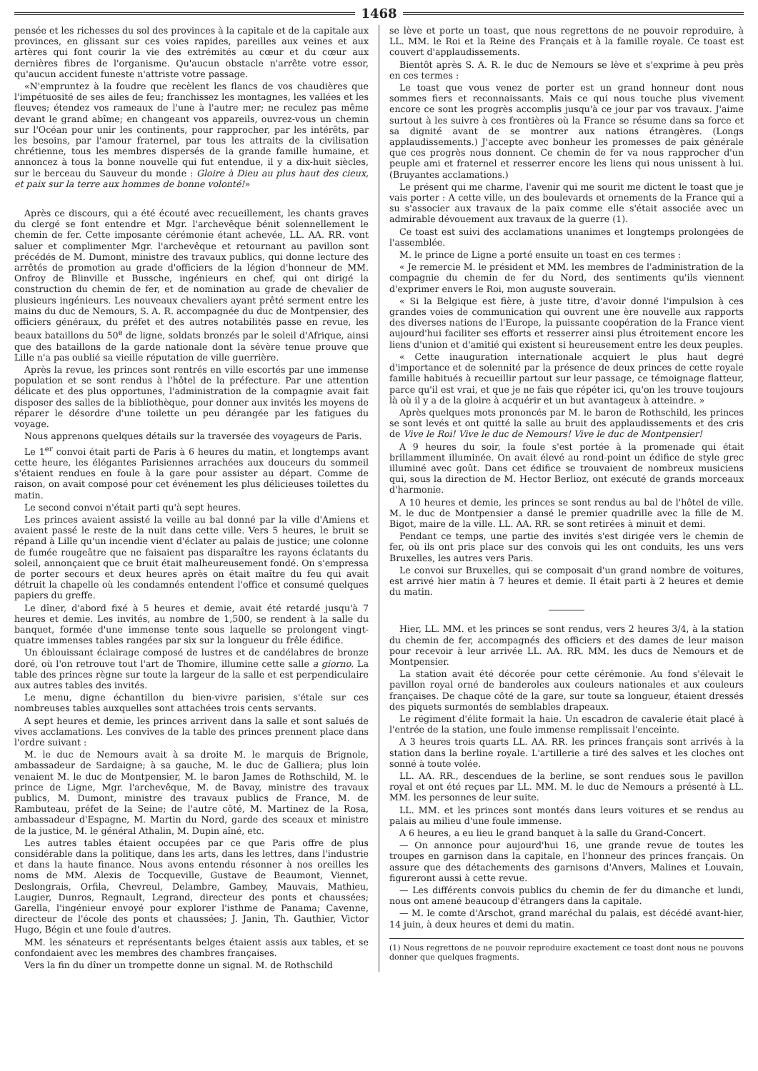1468
pensée et les richesses du sol des provinces à la capitale et de la capitale aux provinces, en glissant sur ces voies rapides, pareilles aux veines et aux artères qui font courir la vie des extrémités au cœur et du cœur aux dernières fibres de l'organisme. Qu'aucun obstacle n'arrête votre essor, qu'aucun accident funeste n'attriste votre passage.
«N'empruntez à la foudre que recèlent les flancs de vos chaudières que l'impétuosité de ses ailes de feu; franchissez les montagnes, les vallées et les fleuves; étendez vos rameaux de l'une à l'autre mer; ne reculez pas même devant le grand abîme; en changeant vos appareils, ouvrez-vous un chemin sur l'Océan pour unir les continents, pour rapprocher, par les intérêts, par les besoins, par l'amour fraternel, par tous les attraits de la civilisation chrétienne, tous les membres dispersés de la grande famille humaine, et annoncez à tous la bonne nouvelle qui fut entendue, il y a dix-huit siècles, sur le berceau du Sauveur du monde : Gloire à Dieu au plus haut des cieux, et paix sur la terre aux hommes de bonne volonté!»
Après ce discours, qui a été écouté avec recueillement, les chants graves du clergé se font entendre et Mgr. l'archevêque bénit solennellement le chemin de fer. Cette imposante cérémonie étant achevée, LL. AA. RR. vont saluer et complimenter Mgr. l'archevêque et retournant au pavillon sont précédés de M. Dumont, ministre des travaux publics, qui donne lecture des arrêtés de promotion au grade d'officiers de la légion d'honneur de MM. Onfroy de Blinville et Bussche, ingénieurs en chef, qui ont dirigé la construction du chemin de fer, et de nomination au grade de chevalier de plusieurs ingénieurs. Les nouveaux chevaliers ayant prêté serment entre les mains du duc de Nemours, S. A. R. accompagnée du duc de Montpensier, des officiers généraux, du préfet et des autres notabilités passe en revue, les beaux bataillons du 50<sup>e</sup> de ligne, soldats bronzés par le soleil d'Afrique, ainsi que des bataillons de la garde nationale dont la sévère tenue prouve que Lille n'a pas oublié sa vieille réputation de ville guerrière.
Après la revue, les princes sont rentrés en ville escortés par une immense population et se sont rendus à l'hôtel de la préfecture. Par une attention délicate et des plus opportunes, l'administration de la compagnie avait fait disposer des salles de la bibliothèque, pour donner aux invités les moyens de réparer le désordre d'une toilette un peu dérangée par les fatigues du voyage.
Nous apprenons quelques détails sur la traversée des voyageurs de Paris.
Le 1<sup>er</sup> convoi était parti de Paris à 6 heures du matin, et longtemps avant cette heure, les élégantes Parisiennes arrachées aux douceurs du sommeil s'étaient rendues en foule à la gare pour assister au départ. Comme de raison, on avait composé pour cet événement les plus délicieuses toilettes du matin.
Le second convoi n'était parti qu'à sept heures.
Les princes avaient assisté la veille au bal donné par la ville d'Amiens et avaient passé le reste de la nuit dans cette ville. Vers 5 heures, le bruit se répand à Lille qu'un incendie vient d'éclater au palais de justice; une colonne de fumée rougeâtre que ne faisaient pas disparaître les rayons éclatants du soleil, annonçaient que ce bruit était malheureusement fondé. On s'empressa de porter secours et deux heures après on était maître du feu qui avait détruit la chapelle où les condamnés entendent l'office et consumé quelques papiers du greffe.
Le dîner, d'abord fixé à 5 heures et demie, avait été retardé jusqu'à 7 heures et demie. Les invités, au nombre de 1,500, se rendent à la salle du banquet, formée d'une immense tente sous laquelle se prolongent vingt-quatre immenses tables rangées par six sur la longueur du frêle édifice.
Un éblouissant éclairage composé de lustres et de candélabres de bronze doré, où l'on retrouve tout l'art de Thomire, illumine cette salle a giorno. La table des princes règne sur toute la largeur de la salle et est perpendiculaire aux autres tables des invités.
Le menu, digne échantillon du bien-vivre parisien, s'étale sur ces nombreuses tables auxquelles sont attachées trois cents servants.
A sept heures et demie, les princes arrivent dans la salle et sont salués de vives acclamations. Les convives de la table des princes prennent place dans l'ordre suivant :
M. le duc de Nemours avait à sa droite M. le marquis de Brignole, ambassadeur de Sardaigne; à sa gauche, M. le duc de Galliera; plus loin venaient M. le duc de Montpensier, M. le baron James de Rothschild, M. le prince de Ligne, Mgr. l'archevêque, M. de Bavay, ministre des travaux publics, M. Dumont, ministre des travaux publics de France, M. de Rambuteau, préfet de la Seine; de l'autre côté, M. Martinez de la Rosa, ambassadeur d'Espagne, M. Martin du Nord, garde des sceaux et ministre de la justice, M. le général Athalin, M. Dupin aîné, etc.
Les autres tables étaient occupées par ce que Paris offre de plus considérable dans la politique, dans les arts, dans les lettres, dans l'industrie et dans la haute finance. Nous avons entendu résonner à nos oreilles les noms de MM. Alexis de Tocqueville, Gustave de Beaumont, Viennet, Deslongrais, Orfila, Chevreul, Delambre, Gambey, Mauvais, Mathieu, Laugier, Dunros, Regnault, Legrand, directeur des ponts et chaussées; Garella, l'ingénieur envoyé pour explorer l'isthme de Panama; Cavenne, directeur de l'école des ponts et chaussées; J. Janin, Th. Gauthier, Victor Hugo, Bégin et une foule d'autres.
MM. les sénateurs et représentants belges étaient assis aux tables, et se confondaient avec les membres des chambres françaises.
Vers la fin du dîner un trompette donne un signal. M. de Rothschild
se lève et porte un toast, que nous regrettons de ne pouvoir reproduire, à LL. MM. le Roi et la Reine des Français et à la famille royale. Ce toast est couvert d'applaudissements.
Bientôt après S. A. R. le duc de Nemours se lève et s'exprime à peu près en ces termes :
Le toast que vous venez de porter est un grand honneur dont nous sommes fiers et reconnaissants. Mais ce qui nous touche plus vivement encore ce sont les progrès accomplis jusqu'à ce jour par vos travaux. J'aime surtout à les suivre à ces frontières où la France se résume dans sa force et sa dignité avant de se montrer aux nations étrangères. (Longs applaudissements.) J'accepte avec bonheur les promesses de paix générale que ces progrès nous donnent. Ce chemin de fer va nous rapprocher d'un peuple ami et fraternel et resserrer encore les liens qui nous unissent à lui. (Bruyantes acclamations.)
Le présent qui me charme, l'avenir qui me sourit me dictent le toast que je vais porter : A cette ville, un des boulevards et ornements de la France qui a su s'associer aux travaux de la paix comme elle s'était associée avec un admirable dévouement aux travaux de la guerre (1).
Ce toast est suivi des acclamations unanimes et longtemps prolongées de l'assemblée.
M. le prince de Ligne a porté ensuite un toast en ces termes :
« Je remercie M. le président et MM. les membres de l'administration de la compagnie du chemin de fer du Nord, des sentiments qu'ils viennent d'exprimer envers le Roi, mon auguste souverain.
« Si la Belgique est fière, à juste titre, d'avoir donné l'impulsion à ces grandes voies de communication qui ouvrent une ère nouvelle aux rapports des diverses nations de l'Europe, la puissante coopération de la France vient aujourd'hui faciliter ses efforts et resserrer ainsi plus étroitement encore les liens d'union et d'amitié qui existent si heureusement entre les deux peuples.
« Cette inauguration internationale acquiert le plus haut degré d'importance et de solennité par la présence de deux princes de cette royale famille habitués à recueillir partout sur leur passage, ce témoignage flatteur, parce qu'il est vrai, et que je ne fais que répéter ici, qu'on les trouve toujours là où il y a de la gloire à acquérir et un but avantageux à atteindre. »
Après quelques mots prononcés par M. le baron de Rothschild, les princes se sont levés et ont quitté la salle au bruit des applaudissements et des cris de Vive le Roi! Vive le duc de Nemours! Vive le duc de Montpensier!
A 9 heures du soir, la foule s'est portée à la promenade qui était brillamment illuminée. On avait élevé au rond-point un édifice de style grec illuminé avec goût. Dans cet édifice se trouvaient de nombreux musiciens qui, sous la direction de M. Hector Berlioz, ont exécuté de grands morceaux d'harmonie.
A 10 heures et demie, les princes se sont rendus au bal de l'hôtel de ville. M. le duc de Montpensier a dansé le premier quadrille avec la fille de M. Bigot, maire de la ville. LL. AA. RR. se sont retirées à minuit et demi.
Pendant ce temps, une partie des invités s'est dirigée vers le chemin de fer, où ils ont pris place sur des convois qui les ont conduits, les uns vers Bruxelles, les autres vers Paris.
Le convoi sur Bruxelles, qui se composait d'un grand nombre de voitures, est arrivé hier matin à 7 heures et demie. Il était parti à 2 heures et demie du matin.
Hier, LL. MM. et les princes se sont rendus, vers 2 heures 3/4, à la station du chemin de fer, accompagnés des officiers et des dames de leur maison pour recevoir à leur arrivée LL. AA. RR. MM. les ducs de Nemours et de Montpensier.
La station avait été décorée pour cette cérémonie. Au fond s'élevait le pavillon royal orné de banderoles aux couleurs nationales et aux couleurs françaises. De chaque côté de la gare, sur toute sa longueur, étaient dressés des piquets surmontés de semblables drapeaux.
Le régiment d'élite formait la haie. Un escadron de cavalerie était placé à l'entrée de la station, une foule immense remplissait l'enceinte.
A 3 heures trois quarts LL. AA. RR. les princes français sont arrivés à la station dans la berline royale. L'artillerie a tiré des salves et les cloches ont sonné à toute volée.
LL. AA. RR., descendues de la berline, se sont rendues sous le pavillon royal et ont été reçues par LL. MM. M. le duc de Nemours a présenté à LL. MM. les personnes de leur suite.
LL. MM. et les princes sont montés dans leurs voitures et se rendus au palais au milieu d'une foule immense.
A 6 heures, a eu lieu le grand banquet à la salle du Grand-Concert.
— On annonce pour aujourd'hui 16, une grande revue de toutes les troupes en garnison dans la capitale, en l'honneur des princes français. On assure que des détachements des garnisons d'Anvers, Malines et Louvain, figureront aussi à cette revue.
— Les différents convois publics du chemin de fer du dimanche et lundi, nous ont amené beaucoup d'étrangers dans la capitale.
— M. le comte d'Arschot, grand maréchal du palais, est décédé avant-hier, 14 juin, à deux heures et demi du matin.
(1) Nous regrettons de ne pouvoir reproduire exactement ce toast dont nous ne pouvons donner que quelques fragments.